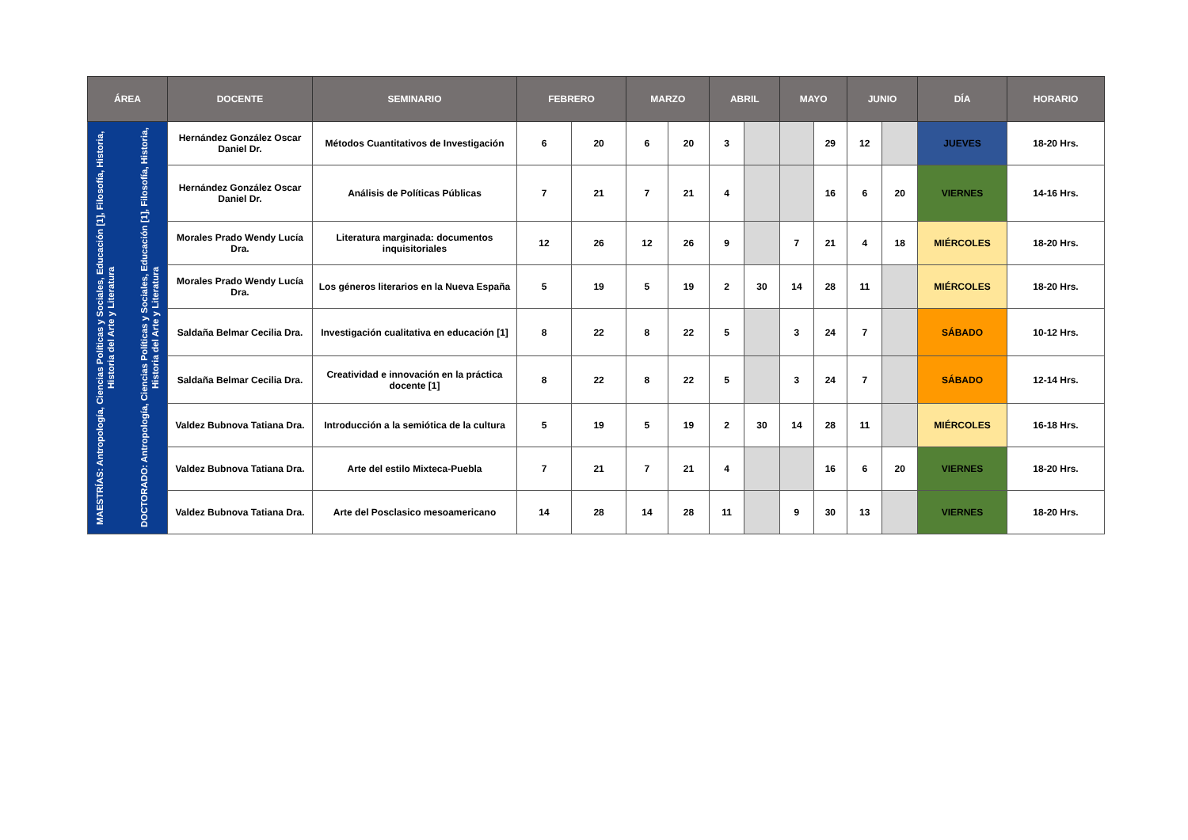| ÁREA | DOCENTE | SEMINARIO | FEBRERO | | MARZO | | ABRIL | | MAYO | | JUNIO | | DÍA | HORARIO |
| --- | --- | --- | --- | --- | --- | --- | --- | --- | --- | --- | --- | --- | --- | --- |
| MAESTRÍAS: Antropología, Ciencias Políticas y Sociales, Educación [1], Filosofía, Historia, Historia del Arte y Literatura DOCTORADO: Antropología, Ciencias Políticas y Sociales, Educación [1], Filosofía, Historia, Historia del Arte y Literatura | Hernández González Oscar Daniel Dr. | Métodos Cuantitativos de Investigación | 6 | 20 | 6 | 20 | 3 | | | 29 | 12 | | JUEVES | 18-20 Hrs. |
| | Hernández González Oscar Daniel Dr. | Análisis de Políticas Públicas | 7 | 21 | 7 | 21 | 4 | | | 16 | 6 | 20 | VIERNES | 14-16 Hrs. |
| | Morales Prado Wendy Lucía Dra. | Literatura marginada: documentos inquisitoriales | 12 | 26 | 12 | 26 | 9 | | 7 | 21 | 4 | 18 | MIÉRCOLES | 18-20 Hrs. |
| | Morales Prado Wendy Lucía Dra. | Los géneros literarios en la Nueva España | 5 | 19 | 5 | 19 | 2 | 30 | 14 | 28 | 11 | | MIÉRCOLES | 18-20 Hrs. |
| | Saldaña Belmar Cecilia Dra. | Investigación cualitativa en educación [1] | 8 | 22 | 8 | 22 | 5 | | 3 | 24 | 7 | | SÁBADO | 10-12 Hrs. |
| | Saldaña Belmar Cecilia Dra. | Creatividad e innovación en la práctica docente [1] | 8 | 22 | 8 | 22 | 5 | | 3 | 24 | 7 | | SÁBADO | 12-14 Hrs. |
| | Valdez Bubnova Tatiana Dra. | Introducción a la semiótica de la cultura | 5 | 19 | 5 | 19 | 2 | 30 | 14 | 28 | 11 | | MIÉRCOLES | 16-18 Hrs. |
| | Valdez Bubnova Tatiana Dra. | Arte del estilo Mixteca-Puebla | 7 | 21 | 7 | 21 | 4 | | | 16 | 6 | 20 | VIERNES | 18-20 Hrs. |
| | Valdez Bubnova Tatiana Dra. | Arte del Posclasico mesoamericano | 14 | 28 | 14 | 28 | 11 | | 9 | 30 | 13 | | VIERNES | 18-20 Hrs. |